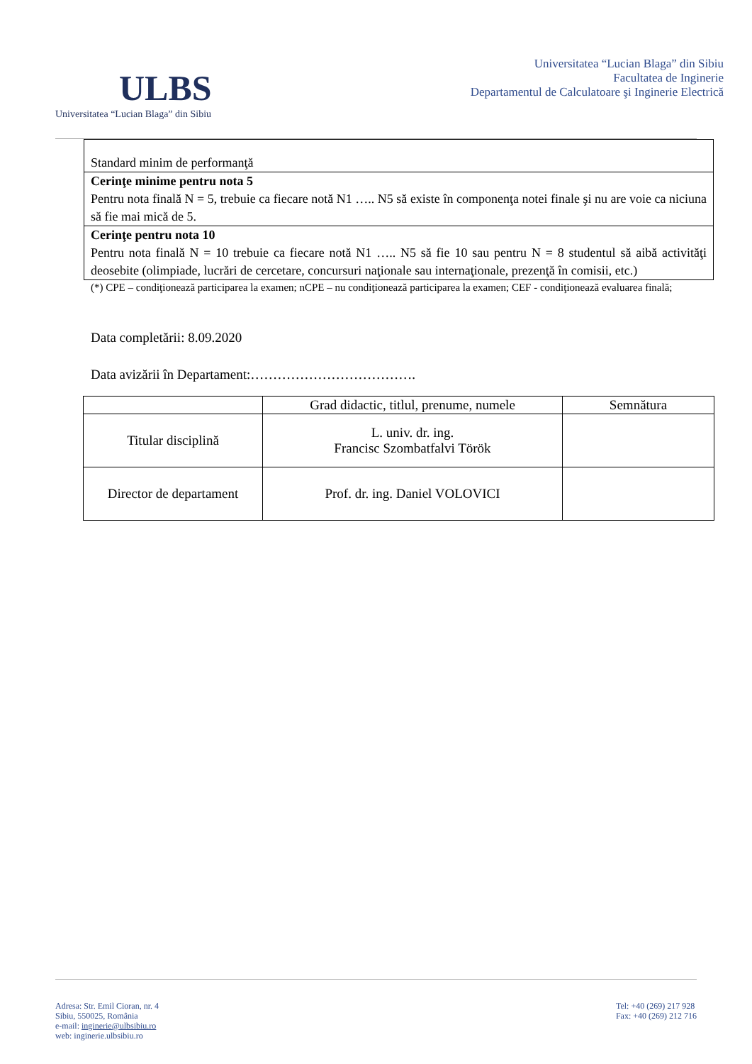ULBS
Universitatea “Lucian Blaga” din Sibiu
Universitatea “Lucian Blaga” din Sibiu
Facultatea de Inginerie
Departamentul de Calculatoare şi Inginerie Electrică
| Standard minim de performanţă |
| Cerinţe minime pentru nota 5 Pentru nota finală N = 5, trebuie ca fiecare notă N1 ….. N5 să existe în componenţa notei finale şi nu are voie ca niciuna să fie mai mică de 5. |
| Cerinţe pentru nota 10 Pentru nota finală N = 10 trebuie ca fiecare notă N1 ….. N5 să fie 10 sau pentru N = 8 studentul să aibă activităţi deosebite (olimpiade, lucrări de cercetare, concursuri naţionale sau internaţionale, prezenţă în comisii, etc.) |
(*) CPE – condiţionează participarea la examen; nCPE – nu condiţionează participarea la examen; CEF - condiţionează evaluarea finală;
Data completării: 8.09.2020
Data avizării în Departament:……………………………….
| | Grad didactic, titlul, prenume, numele | Semnătura |
| --- | --- | --- |
| Titular disciplină | L. univ. dr. ing. Francisc Szombatfalvi Török | |
| Director de departament | Prof. dr. ing. Daniel VOLOVICI | |
Adresa: Str. Emil Cioran, nr. 4
Sibiu, 550025, România
e-mail: inginerie@ulbsibiu.ro
web: inginerie.ulbsibiu.ro
Tel: +40 (269) 217 928
Fax: +40 (269) 212 716